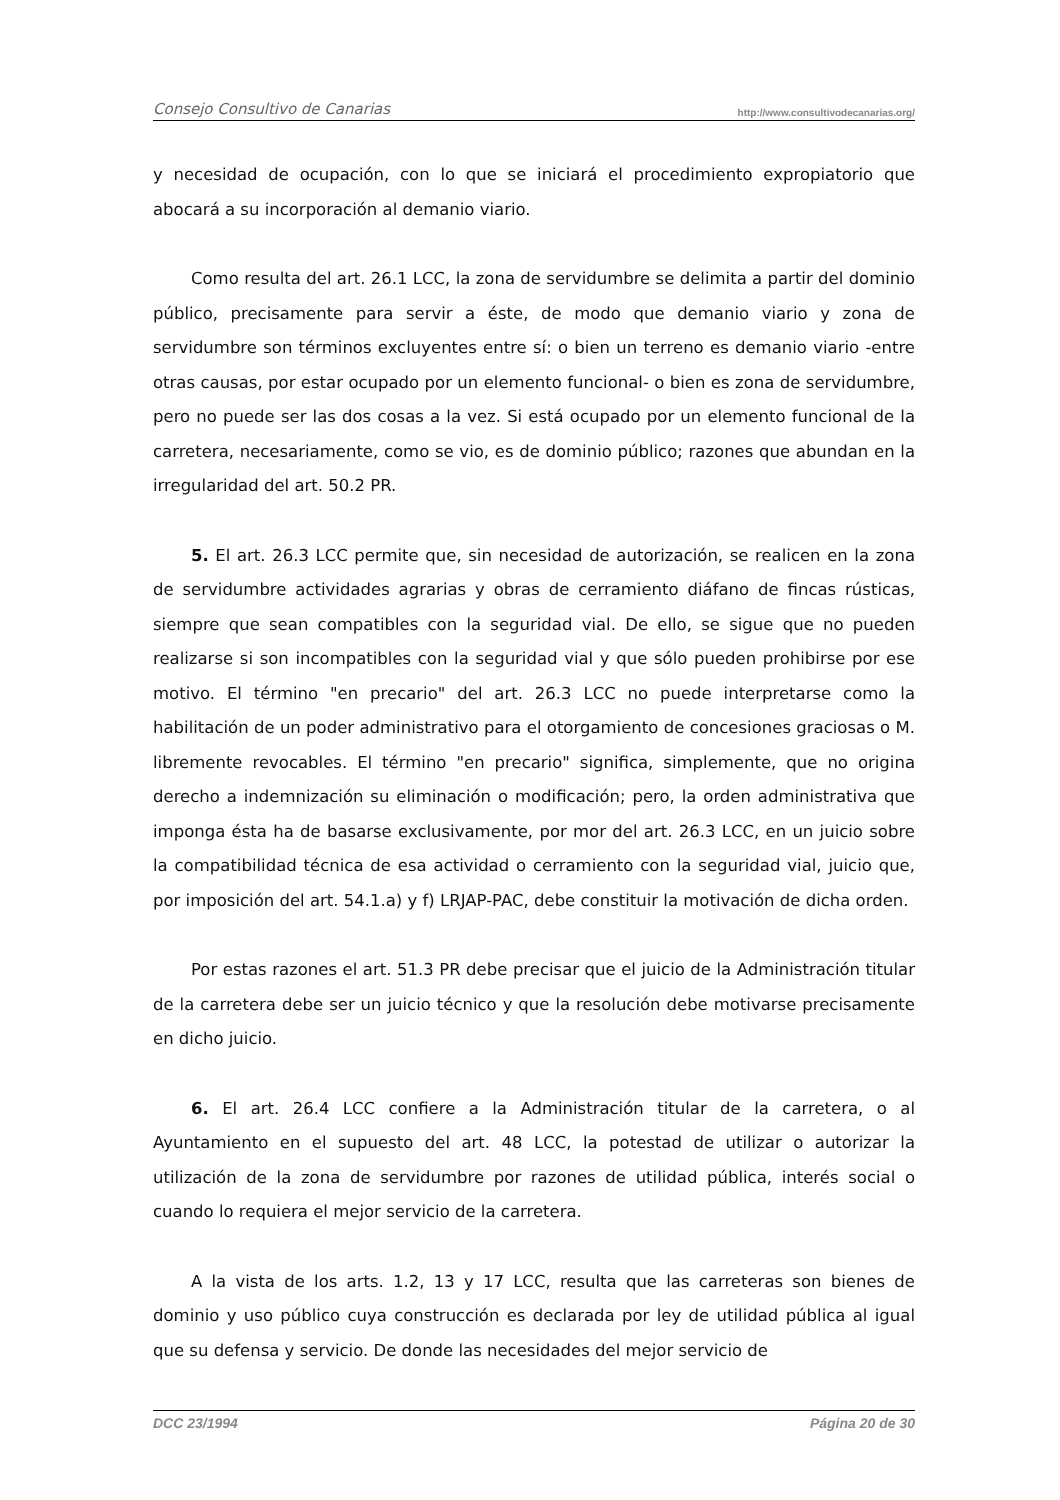Consejo Consultivo de Canarias http://www.consultivodecanarias.org/
y necesidad de ocupación, con lo que se iniciará el procedimiento expropiatorio que abocará a su incorporación al demanio viario.
Como resulta del art. 26.1 LCC, la zona de servidumbre se delimita a partir del dominio público, precisamente para servir a éste, de modo que demanio viario y zona de servidumbre son términos excluyentes entre sí: o bien un terreno es demanio viario -entre otras causas, por estar ocupado por un elemento funcional- o bien es zona de servidumbre, pero no puede ser las dos cosas a la vez. Si está ocupado por un elemento funcional de la carretera, necesariamente, como se vio, es de dominio público; razones que abundan en la irregularidad del art. 50.2 PR.
5. El art. 26.3 LCC permite que, sin necesidad de autorización, se realicen en la zona de servidumbre actividades agrarias y obras de cerramiento diáfano de fincas rústicas, siempre que sean compatibles con la seguridad vial. De ello, se sigue que no pueden realizarse si son incompatibles con la seguridad vial y que sólo pueden prohibirse por ese motivo. El término "en precario" del art. 26.3 LCC no puede interpretarse como la habilitación de un poder administrativo para el otorgamiento de concesiones graciosas o M. libremente revocables. El término "en precario" significa, simplemente, que no origina derecho a indemnización su eliminación o modificación; pero, la orden administrativa que imponga ésta ha de basarse exclusivamente, por mor del art. 26.3 LCC, en un juicio sobre la compatibilidad técnica de esa actividad o cerramiento con la seguridad vial, juicio que, por imposición del art. 54.1.a) y f) LRJAP-PAC, debe constituir la motivación de dicha orden.
Por estas razones el art. 51.3 PR debe precisar que el juicio de la Administración titular de la carretera debe ser un juicio técnico y que la resolución debe motivarse precisamente en dicho juicio.
6. El art. 26.4 LCC confiere a la Administración titular de la carretera, o al Ayuntamiento en el supuesto del art. 48 LCC, la potestad de utilizar o autorizar la utilización de la zona de servidumbre por razones de utilidad pública, interés social o cuando lo requiera el mejor servicio de la carretera.
A la vista de los arts. 1.2, 13 y 17 LCC, resulta que las carreteras son bienes de dominio y uso público cuya construcción es declarada por ley de utilidad pública al igual que su defensa y servicio. De donde las necesidades del mejor servicio de
DCC 23/1994 Página 20 de 30